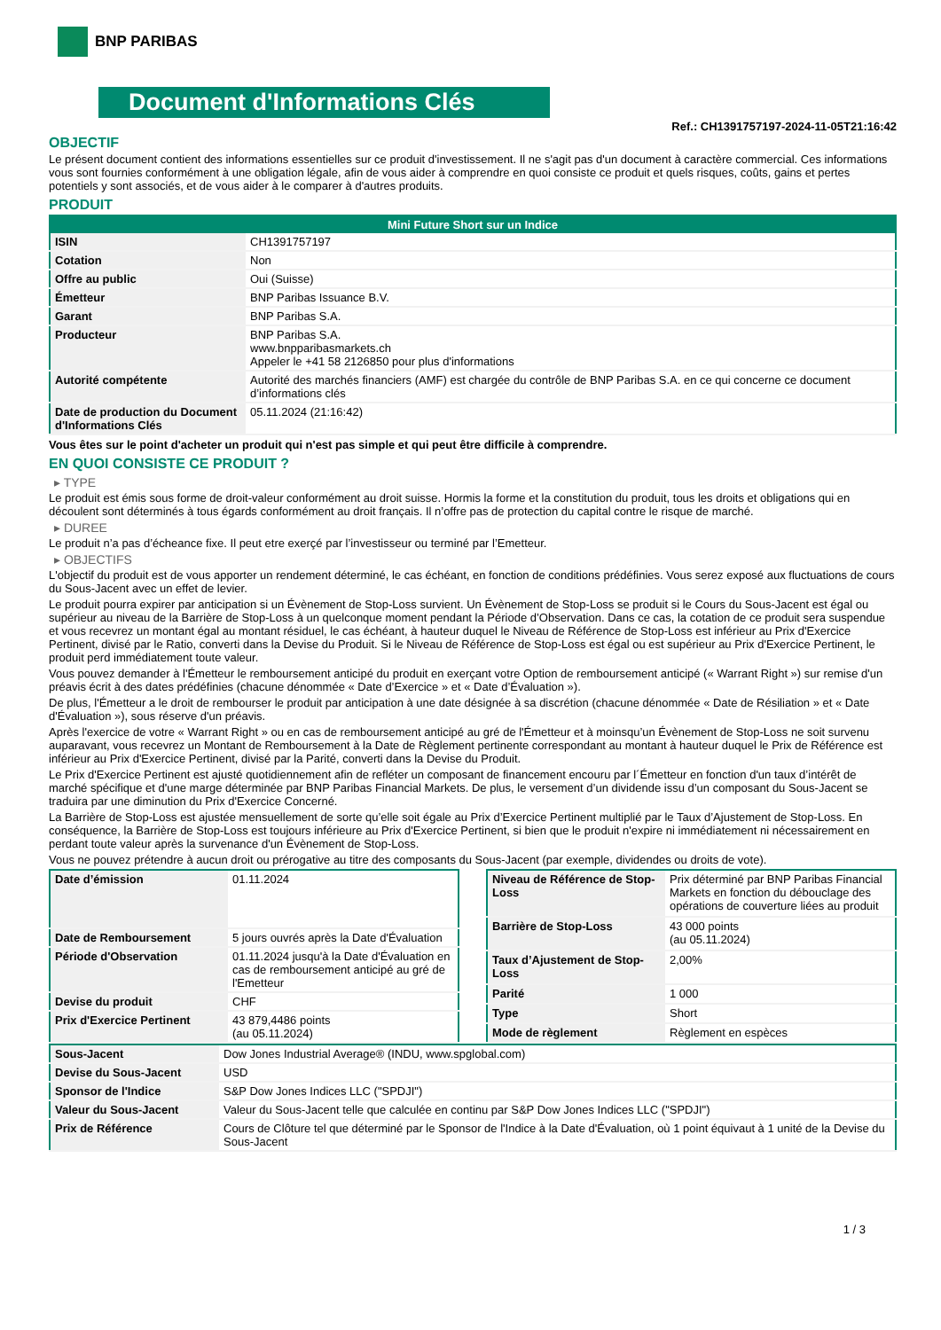BNP PARIBAS
Document d'Informations Clés
Ref.: CH1391757197-2024-11-05T21:16:42
OBJECTIF
Le présent document contient des informations essentielles sur ce produit d'investissement. Il ne s'agit pas d'un document à caractère commercial. Ces informations vous sont fournies conformément à une obligation légale, afin de vous aider à comprendre en quoi consiste ce produit et quels risques, coûts, gains et pertes potentiels y sont associés, et de vous aider à le comparer à d'autres produits.
PRODUIT
| Mini Future Short sur un Indice | |
| --- | --- |
| ISIN | CH1391757197 |
| Cotation | Non |
| Offre au public | Oui (Suisse) |
| Émetteur | BNP Paribas Issuance B.V. |
| Garant | BNP Paribas S.A. |
| Producteur | BNP Paribas S.A. www.bnpparibasmarkets.ch Appeler le +41 58 2126850 pour plus d'informations |
| Autorité compétente | Autorité des marchés financiers (AMF) est chargée du contrôle de BNP Paribas S.A. en ce qui concerne ce document d’informations clés |
| Date de production du Document d'Informations Clés | 05.11.2024 (21:16:42) |
Vous êtes sur le point d'acheter un produit qui n'est pas simple et qui peut être difficile à comprendre.
EN QUOI CONSISTE CE PRODUIT ?
▸ TYPE
Le produit est émis sous forme de droit-valeur conformément au droit suisse. Hormis la forme et la constitution du produit, tous les droits et obligations qui en découlent sont déterminés à tous égards conformément au droit français. Il n’offre pas de protection du capital contre le risque de marché.
▸ DUREE
Le produit n’a pas d’écheance fixe. Il peut etre exerçé par l’investisseur ou terminé par l’Emetteur.
▸ OBJECTIFS
L'objectif du produit est de vous apporter un rendement déterminé, le cas échéant, en fonction de conditions prédéfinies. Vous serez exposé aux fluctuations de cours du Sous-Jacent avec un effet de levier.
Le produit pourra expirer par anticipation si un Évènement de Stop-Loss survient. Un Évènement de Stop-Loss se produit si le Cours du Sous-Jacent est égal ou supérieur au niveau de la Barrière de Stop-Loss à un quelconque moment pendant la Période d’Observation. Dans ce cas, la cotation de ce produit sera suspendue et vous recevrez un montant égal au montant résiduel, le cas échéant, à hauteur duquel le Niveau de Référence de Stop-Loss est inférieur au Prix d'Exercice Pertinent, divisé par le Ratio, converti dans la Devise du Produit. Si le Niveau de Référence de Stop-Loss est égal ou est supérieur au Prix d'Exercice Pertinent, le produit perd immédiatement toute valeur.
Vous pouvez demander à l'Émetteur le remboursement anticipé du produit en exerçant votre Option de remboursement anticipé (« Warrant Right ») sur remise d'un préavis écrit à des dates prédéfinies (chacune dénommée « Date d’Exercice » et « Date d’Évaluation »).
De plus, l'Émetteur a le droit de rembourser le produit par anticipation à une date désignée à sa discrétion (chacune dénommée « Date de Résiliation » et « Date d'Évaluation »), sous réserve d'un préavis.
Après l'exercice de votre « Warrant Right » ou en cas de remboursement anticipé au gré de l'Émetteur et à moinsqu’un Évènement de Stop-Loss ne soit survenu auparavant, vous recevrez un Montant de Remboursement à la Date de Règlement pertinente correspondant au montant à hauteur duquel le Prix de Référence est inférieur au Prix d'Exercice Pertinent, divisé par la Parité, converti dans la Devise du Produit.
Le Prix d'Exercice Pertinent est ajusté quotidiennement afin de refléter un composant de financement encouru par l´Émetteur en fonction d'un taux d’intérêt de marché spécifique et d'une marge déterminée par BNP Paribas Financial Markets. De plus, le versement d’un dividende issu d’un composant du Sous-Jacent se traduira par une diminution du Prix d'Exercice Concerné.
La Barrière de Stop-Loss est ajustée mensuellement de sorte qu’elle soit égale au Prix d’Exercice Pertinent multiplié par le Taux d’Ajustement de Stop-Loss. En conséquence, la Barrière de Stop-Loss est toujours inférieure au Prix d'Exercice Pertinent, si bien que le produit n'expire ni immédiatement ni nécessairement en perdant toute valeur après la survenance d'un Évènement de Stop-Loss.
Vous ne pouvez prétendre à aucun droit ou prérogative au titre des composants du Sous-Jacent (par exemple, dividendes ou droits de vote).
| Date d’émission | 01.11.2024 |
| Date de Remboursement | 5 jours ouvrés après la Date d'Évaluation |
| Période d'Observation | 01.11.2024 jusqu'à la Date d'Évaluation en cas de remboursement anticipé au gré de l'Emetteur |
| Devise du produit | CHF |
| Prix d'Exercice Pertinent | 43 879,4486 points (au 05.11.2024) |
| Niveau de Référence de Stop-Loss | Prix déterminé par BNP Paribas Financial Markets en fonction du débouclage des opérations de couverture liées au produit |
| Barrière de Stop-Loss | 43 000 points (au 05.11.2024) |
| Taux d’Ajustement de Stop-Loss | 2,00% |
| Parité | 1 000 |
| Type | Short |
| Mode de règlement | Règlement en espèces |
| Sous-Jacent | Dow Jones Industrial Average® (INDU, www.spglobal.com) |
| Devise du Sous-Jacent | USD |
| Sponsor de l'Indice | S&P Dow Jones Indices LLC ("SPDJI") |
| Valeur du Sous-Jacent | Valeur du Sous-Jacent telle que calculée en continu par S&P Dow Jones Indices LLC ("SPDJI") |
| Prix de Référence | Cours de Clôture tel que déterminé par le Sponsor de l'Indice à la Date d'Évaluation, où 1 point équivaut à 1 unité de la Devise du Sous-Jacent |
1 / 3